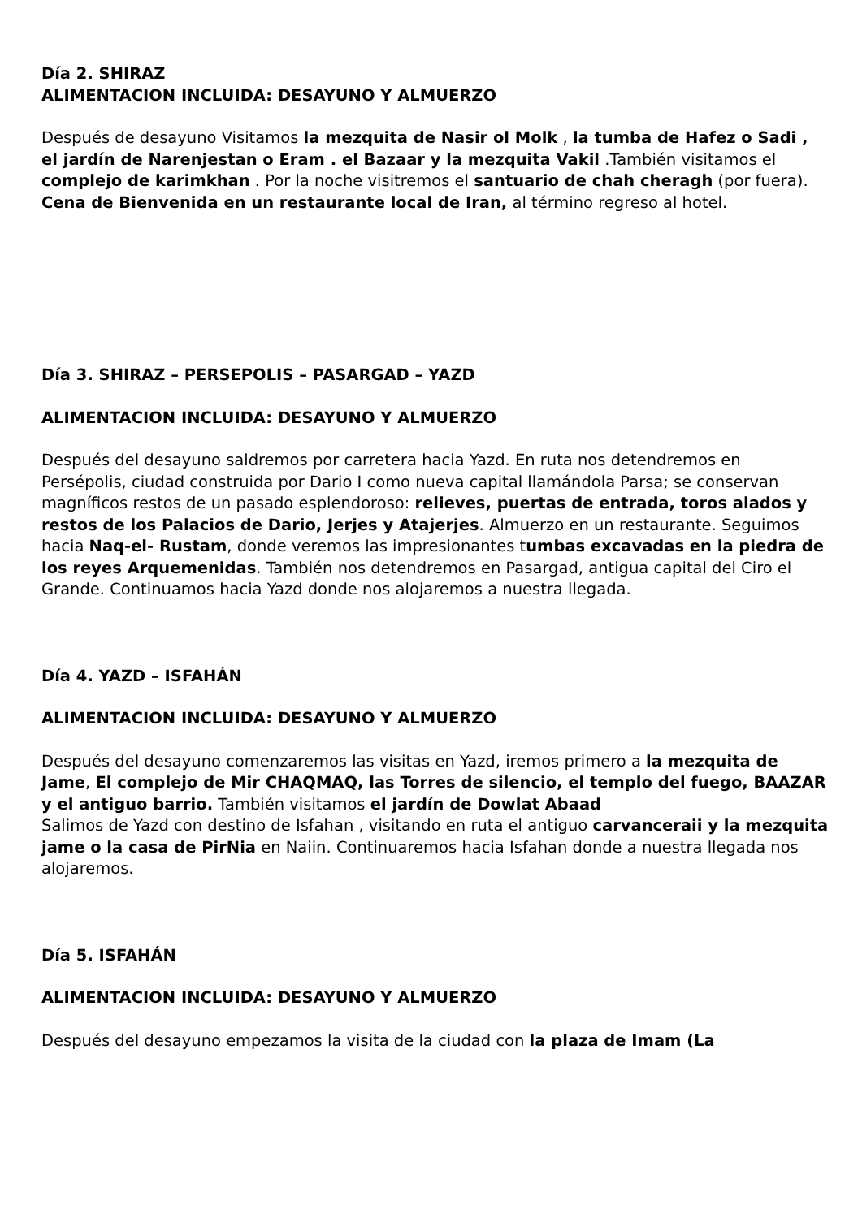Día 2. SHIRAZ
ALIMENTACION INCLUIDA: DESAYUNO Y ALMUERZO
Después de desayuno Visitamos la mezquita de Nasir ol Molk , la tumba de Hafez o Sadi , el jardín de Narenjestan o Eram . el Bazaar y la mezquita Vakil .También visitamos el complejo de karimkhan . Por la noche visitremos el santuario de chah cheragh (por fuera). Cena de Bienvenida en un restaurante local de Iran, al término regreso al hotel.
Día 3. SHIRAZ – PERSEPOLIS – PASARGAD – YAZD
ALIMENTACION INCLUIDA: DESAYUNO Y ALMUERZO
Después del desayuno saldremos por carretera hacia Yazd. En ruta nos detendremos en Persépolis, ciudad construida por Dario I como nueva capital llamándola Parsa; se conservan magníficos restos de un pasado esplendoroso: relieves, puertas de entrada, toros alados y restos de los Palacios de Dario, Jerjes y Atajerjes. Almuerzo en un restaurante. Seguimos hacia Naq-el- Rustam, donde veremos las impresionantes tumbas excavadas en la piedra de los reyes Arquemenidas. También nos detendremos en Pasargad, antigua capital del Ciro el Grande. Continuamos hacia Yazd donde nos alojaremos a nuestra llegada.
Día 4. YAZD – ISFAHÁN
ALIMENTACION INCLUIDA: DESAYUNO Y ALMUERZO
Después del desayuno comenzaremos las visitas en Yazd, iremos primero a la mezquita de Jame, El complejo de Mir CHAQMAQ, las Torres de silencio, el templo del fuego, BAAZAR y el antiguo barrio. También visitamos el jardín de Dowlat Abaad
Salimos de Yazd con destino de Isfahan , visitando en ruta el antiguo carvanceraii y la mezquita jame o la casa de PirNia en Naiin. Continuaremos hacia Isfahan donde a nuestra llegada nos alojaremos.
Día 5. ISFAHÁN
ALIMENTACION INCLUIDA: DESAYUNO Y ALMUERZO
Después del desayuno empezamos la visita de la ciudad con la plaza de Imam (La